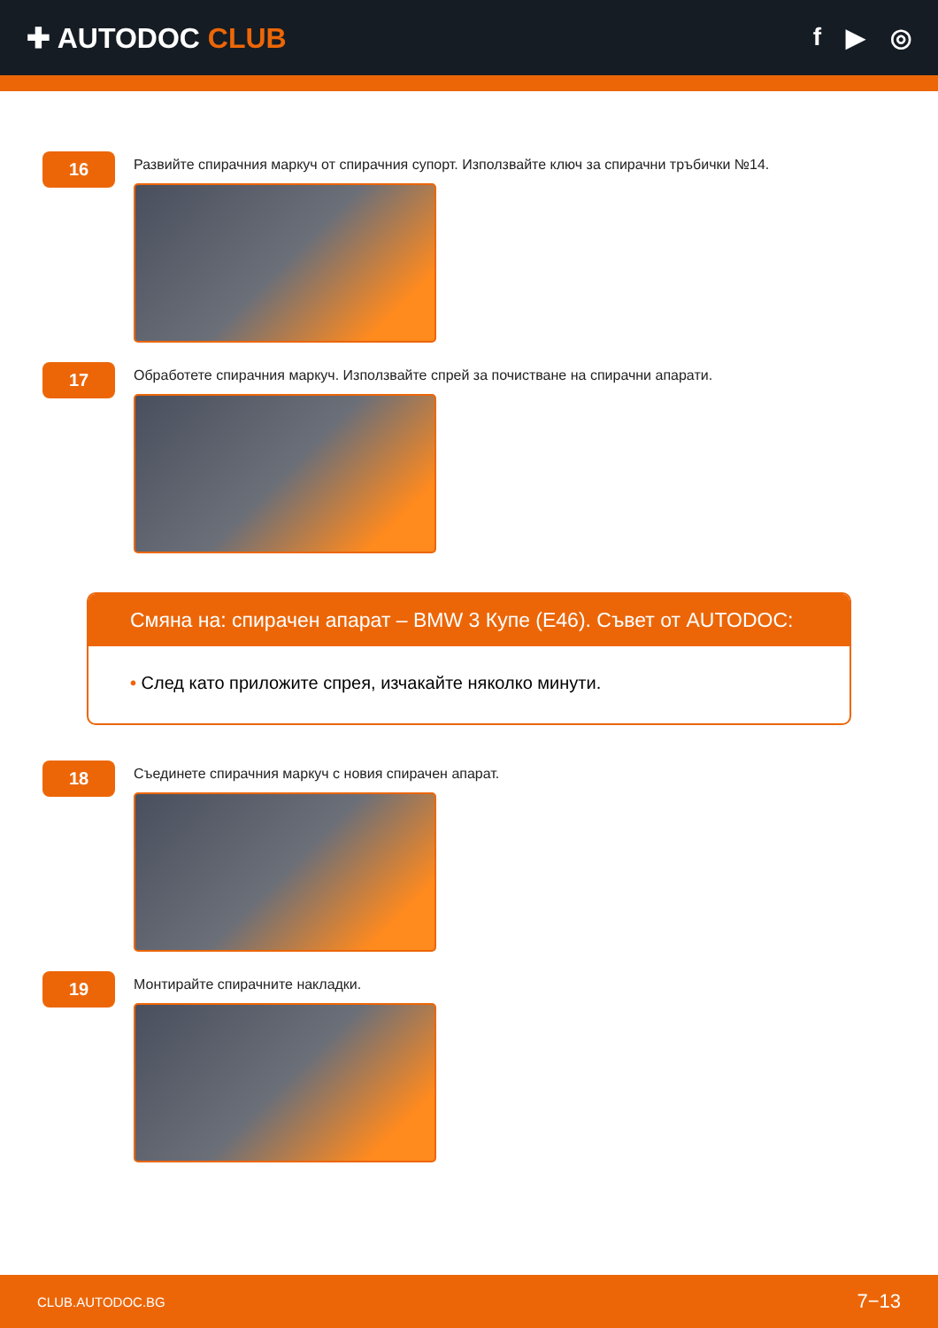✚ AUTODOC CLUB f ▶ ◎
16
Развийте спирачния маркуч от спирачния супорт. Използвайте ключ за спирачни тръбички №14.
17
Обработете спирачния маркуч. Използвайте спрей за почистване на спирачни апарати.
Смяна на: спирачен апарат – BMW 3 Купе (E46). Съвет от AUTODOC:
• След като приложите спрея, изчакайте няколко минути.
18
Съединете спирачния маркуч с новия спирачен апарат.
19
Монтирайте спирачните накладки.
CLUB.AUTODOC.BG 7−13